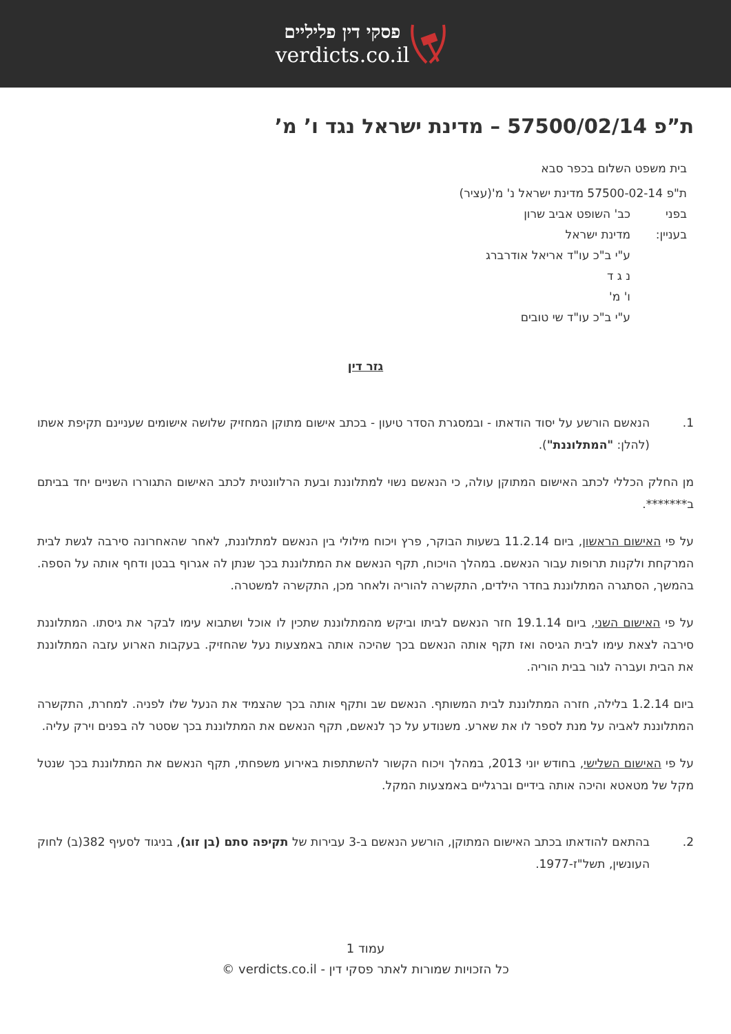פסקי דין פליליים
verdicts.co.il
ת”פ 57500/02/14 – מדינת ישראל נגד ו’ מ’
בית משפט השלום בכפר סבא
ת"פ 57500-02-14 מדינת ישראל נ' מ'(עציר)
בפני כב' השופט אביב שרון
בעניין: מדינת ישראל
ע"י ב"כ עו"ד אריאל אודרברג
נ ג ד
ו' מ'
ע"י ב"כ עו"ד שי טובים
גזר דין
1. הנאשם הורשע על יסוד הודאתו - ובמסגרת הסדר טיעון - בכתב אישום מתוקן המחזיק שלושה אישומים שעניינם תקיפת אשתו (להלן: "המתלוננת").
מן החלק הכללי לכתב האישום המתוקן עולה, כי הנאשם נשוי למתלוננת ובעת הרלוונטית לכתב האישום התגוררו השניים יחד בביתם ב*******.
על פי האישום הראשון, ביום 11.2.14 בשעות הבוקר, פרץ ויכוח מילולי בין הנאשם למתלוננת, לאחר שהאחרונה סירבה לגשת לבית המרקחת ולקנות תרופות עבור הנאשם. במהלך הויכוח, תקף הנאשם את המתלוננת בכך שנתן לה אגרוף בבטן ודחף אותה על הספה. בהמשך, הסתגרה המתלוננת בחדר הילדים, התקשרה להוריה ולאחר מכן, התקשרה למשטרה.
על פי האישום השני, ביום 19.1.14 חזר הנאשם לביתו וביקש מהמתלוננת שתכין לו אוכל ושתבוא עימו לבקר את גיסתו. המתלוננת סירבה לצאת עימו לבית הגיסה ואז תקף אותה הנאשם בכך שהיכה אותה באמצעות נעל שהחזיק. בעקבות הארוע עזבה המתלוננת את הבית ועברה לגור בבית הוריה.
ביום 1.2.14 בלילה, חזרה המתלוננת לבית המשותף. הנאשם שב ותקף אותה בכך שהצמיד את הנעל שלו לפניה. למחרת, התקשרה המתלוננת לאביה על מנת לספר לו את שארע. משנודע על כך לנאשם, תקף הנאשם את המתלוננת בכך שסטר לה בפנים וירק עליה.
על פי האישום השלישי, בחודש יוני 2013, במהלך ויכוח הקשור להשתתפות באירוע משפחתי, תקף הנאשם את המתלוננת בכך שנטל מקל של מטאטא והיכה אותה בידיים וברגליים באמצעות המקל.
2. בהתאם להודאתו בכתב האישום המתוקן, הורשע הנאשם ב-3 עבירות של תקיפה סתם (בן זוג), בניגוד לסעיף 382(ב) לחוק העונשין, תשל"ז-1977.
עמוד 1
כל הזכויות שמורות לאתר פסקי דין - verdicts.co.il ©